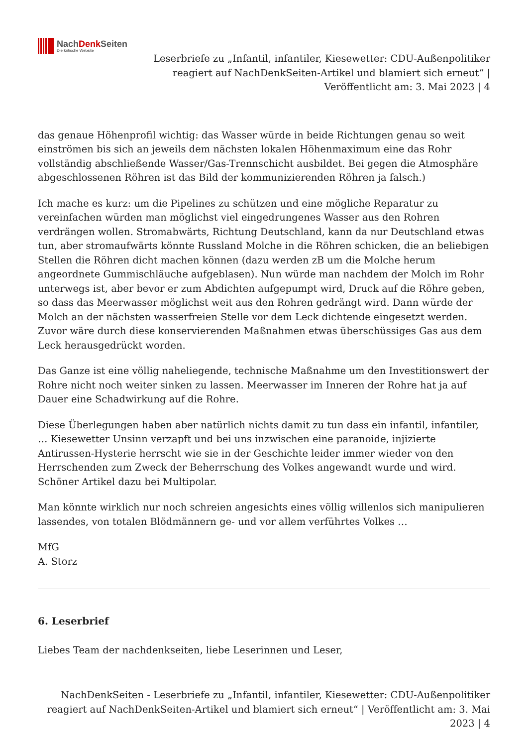NachDenk Seiten
Die kritische Website
Leserbriefe zu „Infantil, infantiler, Kiesewetter: CDU-Außenpolitiker reagiert auf NachDenkSeiten-Artikel und blamiert sich erneut“ | Veröffentlicht am: 3. Mai 2023 | 4
das genaue Höhenprofil wichtig: das Wasser würde in beide Richtungen genau so weit einströmen bis sich an jeweils dem nächsten lokalen Höhenmaximum eine das Rohr vollständig abschließende Wasser/Gas-Trennschicht ausbildet. Bei gegen die Atmosphäre abgeschlossenen Röhren ist das Bild der kommunizierenden Röhren ja falsch.)
Ich mache es kurz: um die Pipelines zu schützen und eine mögliche Reparatur zu vereinfachen würden man möglichst viel eingedrungenes Wasser aus den Rohren verdrängen wollen. Stromabwärts, Richtung Deutschland, kann da nur Deutschland etwas tun, aber stromaufwärts könnte Russland Molche in die Röhren schicken, die an beliebigen Stellen die Röhren dicht machen können (dazu werden zB um die Molche herum angeordnete Gummischläuche aufgeblasen). Nun würde man nachdem der Molch im Rohr unterwegs ist, aber bevor er zum Abdichten aufgepumpt wird, Druck auf die Röhre geben, so dass das Meerwasser möglichst weit aus den Rohren gedrängt wird. Dann würde der Molch an der nächsten wasserfreien Stelle vor dem Leck dichtende eingesetzt werden. Zuvor wäre durch diese konservierenden Maßnahmen etwas überschüssiges Gas aus dem Leck herausgedrückt worden.
Das Ganze ist eine völlig naheliegende, technische Maßnahme um den Investitionswert der Rohre nicht noch weiter sinken zu lassen. Meerwasser im Inneren der Rohre hat ja auf Dauer eine Schadwirkung auf die Rohre.
Diese Überlegungen haben aber natürlich nichts damit zu tun dass ein infantil, infantiler, … Kiesewetter Unsinn verzapft und bei uns inzwischen eine paranoide, injizierte Antirussen-Hysterie herrscht wie sie in der Geschichte leider immer wieder von den Herrschenden zum Zweck der Beherrschung des Volkes angewandt wurde und wird. Schöner Artikel dazu bei Multipolar.
Man könnte wirklich nur noch schreien angesichts eines völlig willenlos sich manipulieren lassendes, von totalen Blödmännern ge- und vor allem verführtes Volkes …
MfG
A. Storz
6. Leserbrief
Liebes Team der nachdenkseiten, liebe Leserinnen und Leser,
NachDenkSeiten - Leserbriefe zu „Infantil, infantiler, Kiesewetter: CDU-Außenpolitiker reagiert auf NachDenkSeiten-Artikel und blamiert sich erneut“ | Veröffentlicht am: 3. Mai 2023 | 4